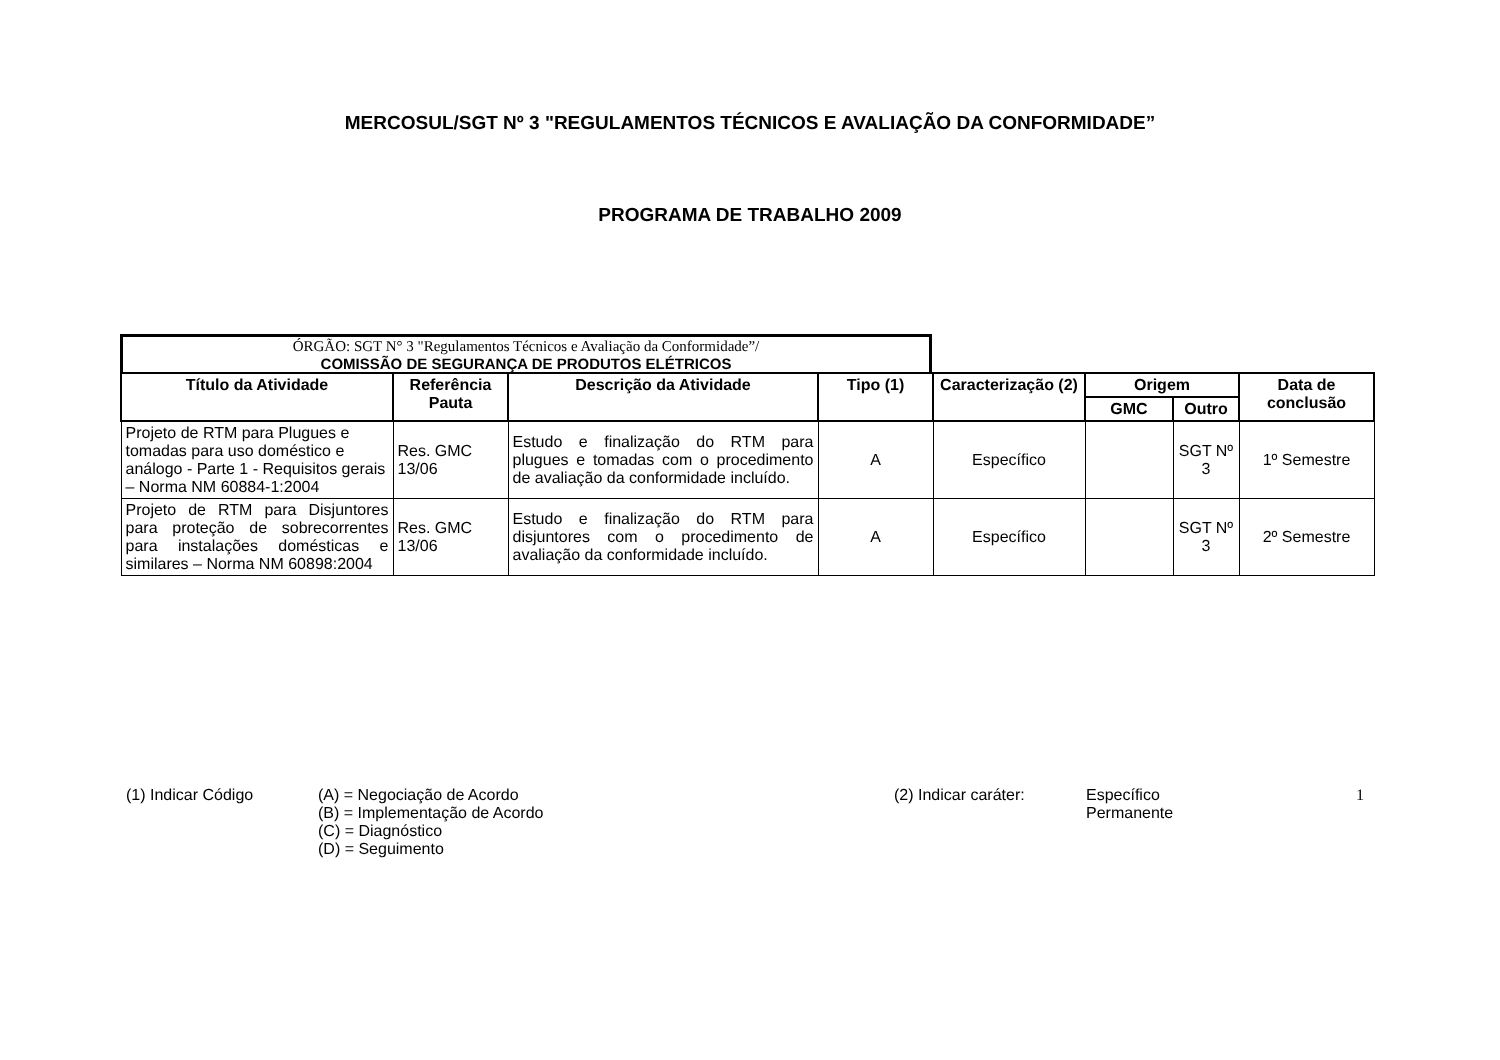MERCOSUL/SGT Nº 3 "REGULAMENTOS TÉCNICOS E AVALIAÇÃO DA CONFORMIDADE”
PROGRAMA DE TRABALHO 2009
ÓRGÃO: SGT N° 3 "Regulamentos Técnicos e Avaliação da Conformidade”/
COMISSÃO DE SEGURANÇA DE PRODUTOS ELÉTRICOS
| Título da Atividade | Referência Pauta | Descrição da Atividade | Tipo (1) | Caracterização (2) | Origem | | Data de conclusão |
| --- | --- | --- | --- | --- | --- | --- | --- |
| | | | | | GMC | Outro | |
| Projeto de RTM para Plugues e tomadas para uso doméstico e análogo - Parte 1 - Requisitos gerais – Norma NM 60884-1:2004 | Res. GMC 13/06 | Estudo e finalização do RTM para plugues e tomadas com o procedimento de avaliação da conformidade incluído. | A | Específico | | SGT Nº 3 | 1º Semestre |
| Projeto de RTM para Disjuntores para proteção de sobrecorrentes para instalações domésticas e similares – Norma NM 60898:2004 | Res. GMC 13/06 | Estudo e finalização do RTM para disjuntores com o procedimento de avaliação da conformidade incluído. | A | Específico | | SGT Nº 3 | 2º Semestre |
(1) Indicar Código (A) = Negociação de Acordo
(B) = Implementação de Acordo
(C) = Diagnóstico
(D) = Seguimento
(2) Indicar caráter: Específico
Permanente
1